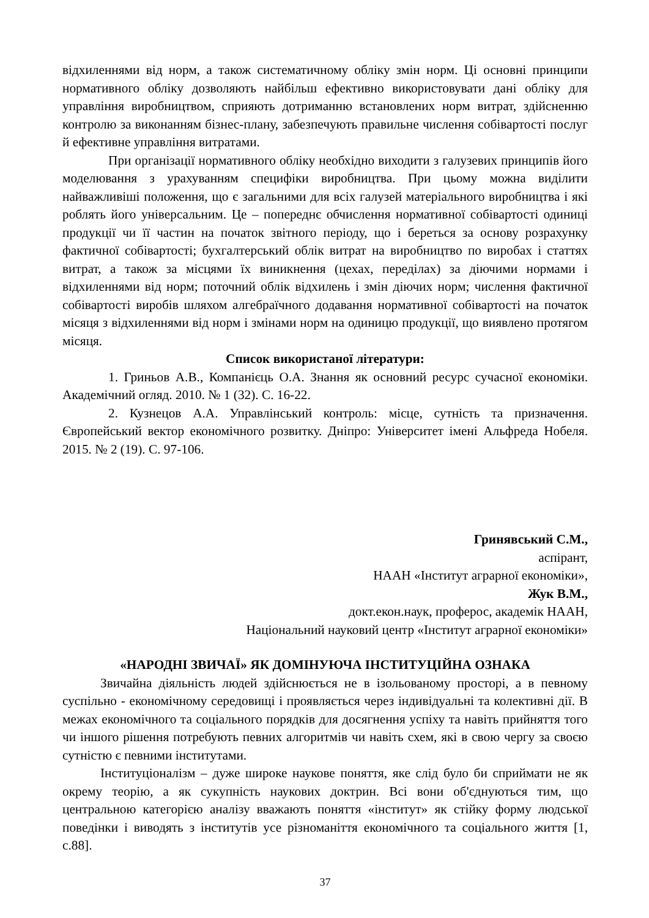відхиленнями від норм, а також систематичному обліку змін норм. Ці основні принципи нормативного обліку дозволяють найбільш ефективно використовувати дані обліку для управління виробництвом, сприяють дотриманню встановлених норм витрат, здійсненню контролю за виконанням бізнес-плану, забезпечують правильне числення собівартості послуг й ефективне управління витратами.
При організації нормативного обліку необхідно виходити з галузевих принципів його моделювання з урахуванням специфіки виробництва. При цьому можна виділити найважливіші положення, що є загальними для всіх галузей матеріального виробництва і які роблять його універсальним. Це – попереднє обчислення нормативної собівартості одиниці продукції чи її частин на початок звітного періоду, що і береться за основу розрахунку фактичної собівартості; бухгалтерський облік витрат на виробництво по виробах і статтях витрат, а також за місцями їх виникнення (цехах, переділах) за діючими нормами і відхиленнями від норм; поточний облік відхилень і змін діючих норм; числення фактичної собівартості виробів шляхом алгебраїчного додавання нормативної собівартості на початок місяця з відхиленнями від норм і змінами норм на одиницю продукції, що виявлено протягом місяця.
Список використаної літератури:
1. Гриньов А.В., Компанієць О.А. Знання як основний ресурс сучасної економіки. Академічний огляд. 2010. № 1 (32). С. 16-22.
2. Кузнецов А.А. Управлінський контроль: місце, сутність та призначення. Європейський вектор економічного розвитку. Дніпро: Університет імені Альфреда Нобеля. 2015. № 2 (19). С. 97-106.
Гринявський С.М.,
аспірант,
НААН «Інститут аграрної економіки»,
Жук В.М.,
докт.екон.наук, проферос, академік НААН,
Національний науковий центр «Інститут аграрної економіки»
«НАРОДНІ ЗВИЧАЇ» ЯК ДОМІНУЮЧА ІНСТИТУЦІЙНА ОЗНАКА
Звичайна діяльність людей здійснюється не в ізольованому просторі, а в певному суспільно - економічному середовищі і проявляється через індивідуальні та колективні дії. В межах економічного та соціального порядків для досягнення успіху та навіть прийняття того чи іншого рішення потребують певних алгоритмів чи навіть схем, які в свою чергу за своєю сутністю є певними інститутами.
Інституціоналізм – дуже широке наукове поняття, яке слід було би сприймати не як окрему теорію, а як сукупність наукових доктрин. Всі вони об'єднуються тим, що центральною категорією аналізу вважають поняття «інститут» як стійку форму людської поведінки і виводять з інститутів усе різноманіття економічного та соціального життя [1, с.88].
37